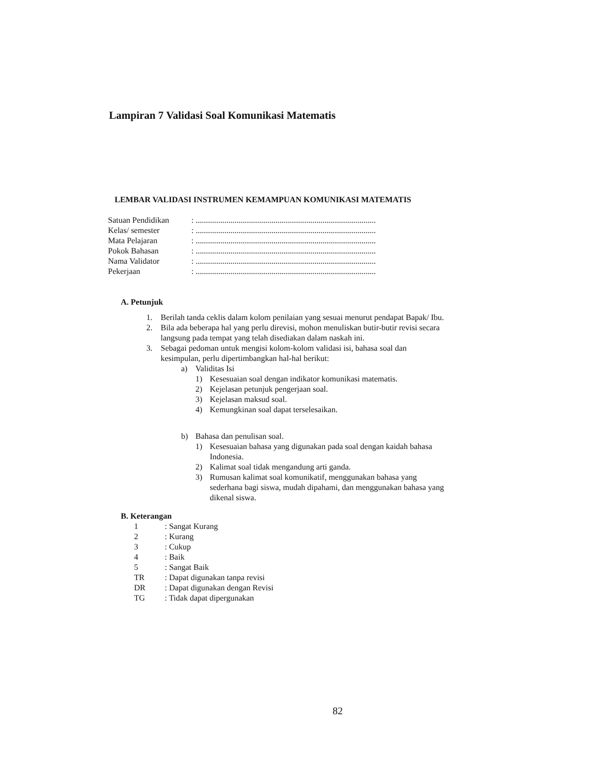Lampiran 7 Validasi Soal Komunikasi Matematis
LEMBAR VALIDASI INSTRUMEN KEMAMPUAN KOMUNIKASI MATEMATIS
Satuan Pendidikan: ........................................................................................
Kelas/ semester: ........................................................................................
Mata Pelajaran: ........................................................................................
Pokok Bahasan: ........................................................................................
Nama Validator: ........................................................................................
Pekerjaan: ........................................................................................
A. Petunjuk
1. Berilah tanda ceklis dalam kolom penilaian yang sesuai menurut pendapat Bapak/ Ibu.
2. Bila ada beberapa hal yang perlu direvisi, mohon menuliskan butir-butir revisi secara langsung pada tempat yang telah disediakan dalam naskah ini.
3. Sebagai pedoman untuk mengisi kolom-kolom validasi isi, bahasa soal dan kesimpulan, perlu dipertimbangkan hal-hal berikut:
a) Validitas Isi
1) Kesesuaian soal dengan indikator komunikasi matematis.
2) Kejelasan petunjuk pengerjaan soal.
3) Kejelasan maksud soal.
4) Kemungkinan soal dapat terselesaikan.
b) Bahasa dan penulisan soal.
1) Kesesuaian bahasa yang digunakan pada soal dengan kaidah bahasa Indonesia.
2) Kalimat soal tidak mengandung arti ganda.
3) Rumusan kalimat soal komunikatif, menggunakan bahasa yang sederhana bagi siswa, mudah dipahami, dan menggunakan bahasa yang dikenal siswa.
B. Keterangan
1: Sangat Kurang
2: Kurang
3: Cukup
4: Baik
5: Sangat Baik
TR: Dapat digunakan tanpa revisi
DR: Dapat digunakan dengan Revisi
TG: Tidak dapat dipergunakan
82